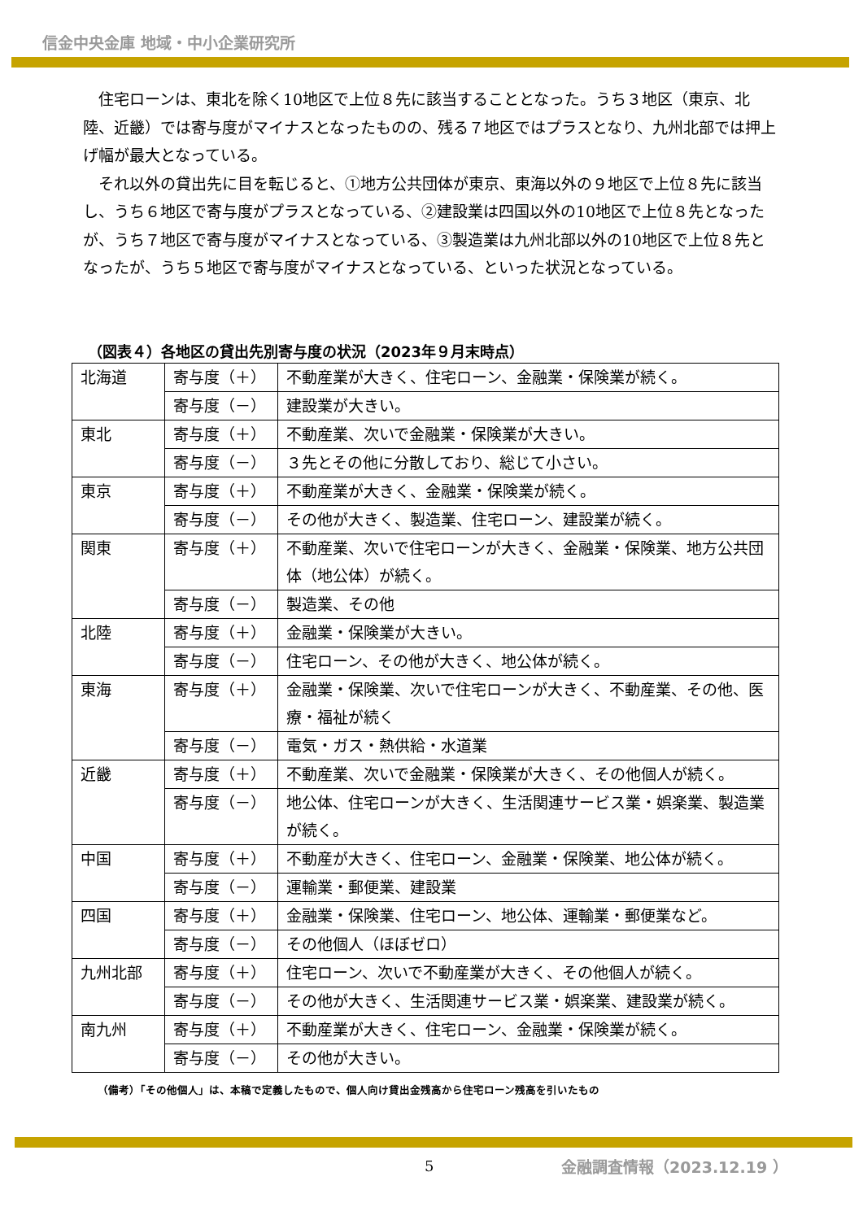信金中央金庫 地域・中小企業研究所
住宅ローンは、東北を除く10地区で上位８先に該当することとなった。うち３地区（東京、北陸、近畿）では寄与度がマイナスとなったものの、残る７地区ではプラスとなり、九州北部では押上げ幅が最大となっている。
それ以外の貸出先に目を転じると、①地方公共団体が東京、東海以外の９地区で上位８先に該当し、うち６地区で寄与度がプラスとなっている、②建設業は四国以外の10地区で上位８先となったが、うち７地区で寄与度がマイナスとなっている、③製造業は九州北部以外の10地区で上位８先となったが、うち５地区で寄与度がマイナスとなっている、といった状況となっている。
（図表４）各地区の貸出先別寄与度の状況（2023年９月末時点）
| 北海道 | 寄与度（＋） | 不動産業が大きく、住宅ローン、金融業・保険業が続く。 |
| | 寄与度（－） | 建設業が大きい。 |
| 東北 | 寄与度（＋） | 不動産業、次いで金融業・保険業が大きい。 |
| | 寄与度（－） | ３先とその他に分散しており、総じて小さい。 |
| 東京 | 寄与度（＋） | 不動産業が大きく、金融業・保険業が続く。 |
| | 寄与度（－） | その他が大きく、製造業、住宅ローン、建設業が続く。 |
| 関東 | 寄与度（＋） | 不動産業、次いで住宅ローンが大きく、金融業・保険業、地方公共団体（地公体）が続く。 |
| | 寄与度（－） | 製造業、その他 |
| 北陸 | 寄与度（＋） | 金融業・保険業が大きい。 |
| | 寄与度（－） | 住宅ローン、その他が大きく、地公体が続く。 |
| 東海 | 寄与度（＋） | 金融業・保険業、次いで住宅ローンが大きく、不動産業、その他、医療・福祉が続く |
| | 寄与度（－） | 電気・ガス・熱供給・水道業 |
| 近畿 | 寄与度（＋） | 不動産業、次いで金融業・保険業が大きく、その他個人が続く。 |
| | 寄与度（－） | 地公体、住宅ローンが大きく、生活関連サービス業・娯楽業、製造業が続く。 |
| 中国 | 寄与度（＋） | 不動産が大きく、住宅ローン、金融業・保険業、地公体が続く。 |
| | 寄与度（－） | 運輸業・郵便業、建設業 |
| 四国 | 寄与度（＋） | 金融業・保険業、住宅ローン、地公体、運輸業・郵便業など。 |
| | 寄与度（－） | その他個人（ほぼゼロ） |
| 九州北部 | 寄与度（＋） | 住宅ローン、次いで不動産業が大きく、その他個人が続く。 |
| | 寄与度（－） | その他が大きく、生活関連サービス業・娯楽業、建設業が続く。 |
| 南九州 | 寄与度（＋） | 不動産業が大きく、住宅ローン、金融業・保険業が続く。 |
| | 寄与度（－） | その他が大きい。 |
（備考）「その他個人」は、本稿で定義したもので、個人向け貸出金残高から住宅ローン残高を引いたもの
5 金融調査情報（2023.12.19 ）